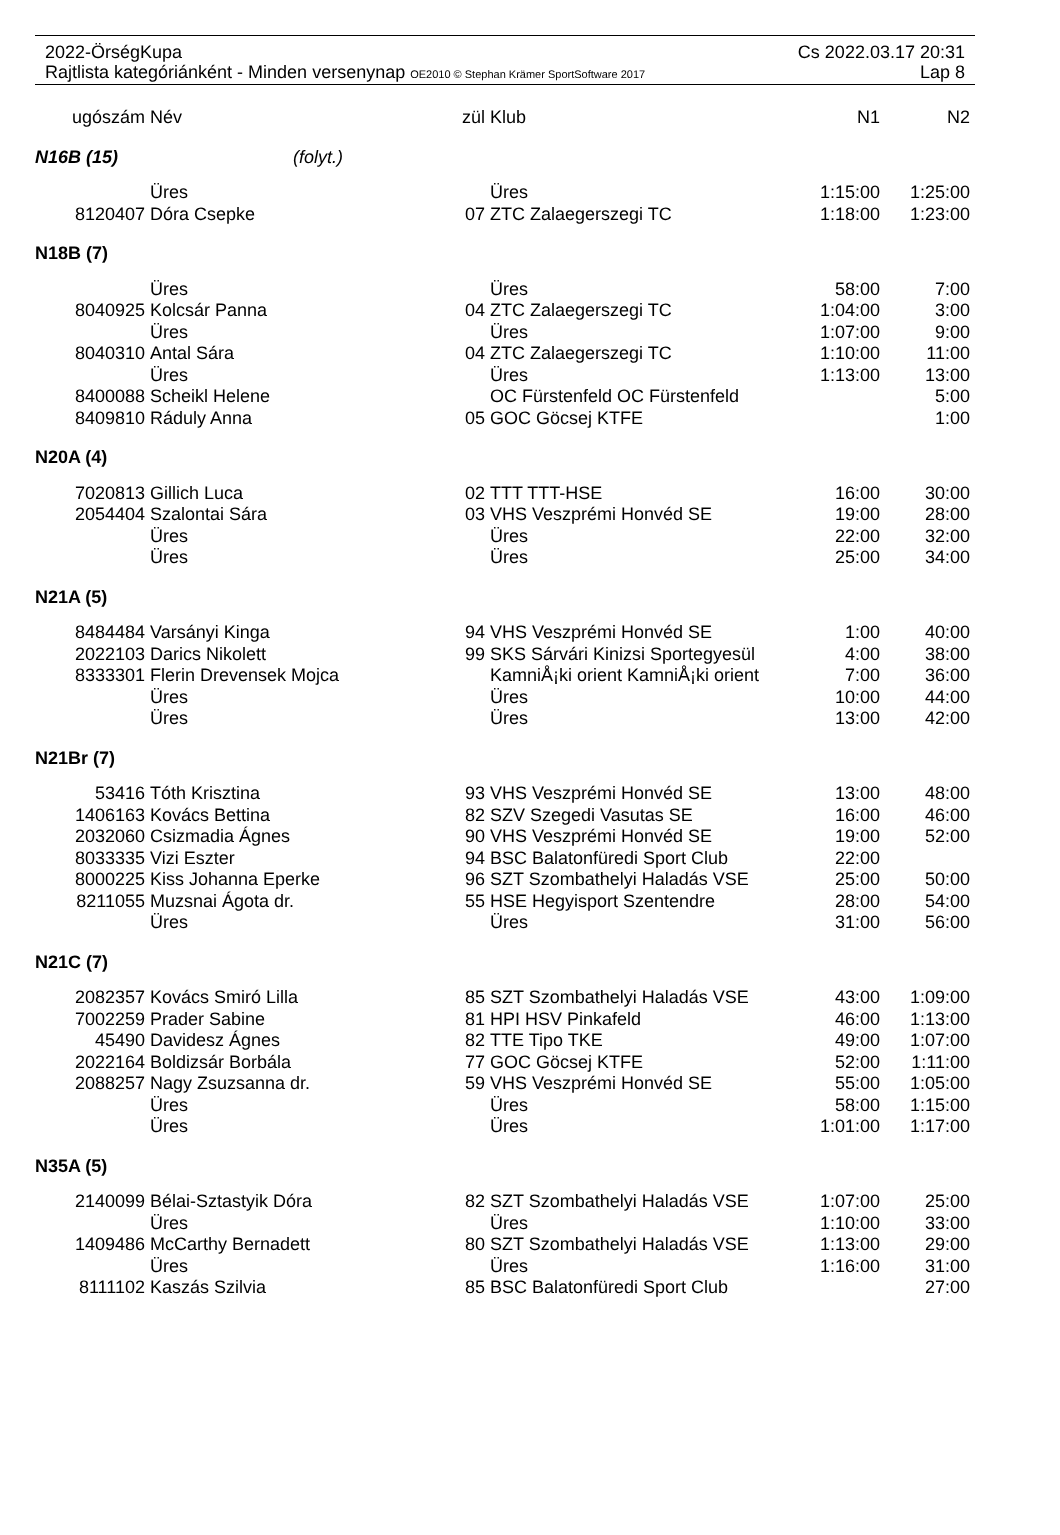2022-ÖrségKupa Cs 2022.03.17 20:31
Rajtlista kategóriánként - Minden versenynap OE2010 © Stephan Krämer SportSoftware 2017 Lap 8
| ugószám | Név | zül | Klub | N1 | N2 |
| --- | --- | --- | --- | --- | --- |
| N16B (15) (folyt.) | | | | | |
| | Üres | | Üres | 1:15:00 | 1:25:00 |
| 8120407 | Dóra Csepke | 07 | ZTC Zalaegerszegi TC | 1:18:00 | 1:23:00 |
| N18B (7) | | | | | |
| | Üres | | Üres | 58:00 | 7:00 |
| 8040925 | Kolcsár Panna | 04 | ZTC Zalaegerszegi TC | 1:04:00 | 3:00 |
| | Üres | | Üres | 1:07:00 | 9:00 |
| 8040310 | Antal Sára | 04 | ZTC Zalaegerszegi TC | 1:10:00 | 11:00 |
| | Üres | | Üres | 1:13:00 | 13:00 |
| 8400088 | Scheikl Helene | | OC Fürstenfeld OC Fürstenfeld | | 5:00 |
| 8409810 | Ráduly Anna | 05 | GOC Göcsej KTFE | | 1:00 |
| N20A (4) | | | | | |
| 7020813 | Gillich Luca | 02 | TTT TTT-HSE | 16:00 | 30:00 |
| 2054404 | Szalontai Sára | 03 | VHS Veszprémi Honvéd SE | 19:00 | 28:00 |
| | Üres | | Üres | 22:00 | 32:00 |
| | Üres | | Üres | 25:00 | 34:00 |
| N21A (5) | | | | | |
| 8484484 | Varsányi Kinga | 94 | VHS Veszprémi Honvéd SE | 1:00 | 40:00 |
| 2022103 | Darics Nikolett | 99 | SKS Sárvári Kinizsi Sportegyesül | 4:00 | 38:00 |
| 8333301 | Flerin Drevensek Mojca | | KamniÅ¡ki orient KamniÅ¡ki orient | 7:00 | 36:00 |
| | Üres | | Üres | 10:00 | 44:00 |
| | Üres | | Üres | 13:00 | 42:00 |
| N21Br (7) | | | | | |
| 53416 | Tóth Krisztina | 93 | VHS Veszprémi Honvéd SE | 13:00 | 48:00 |
| 1406163 | Kovács Bettina | 82 | SZV Szegedi Vasutas SE | 16:00 | 46:00 |
| 2032060 | Csizmadia Ágnes | 90 | VHS Veszprémi Honvéd SE | 19:00 | 52:00 |
| 8033335 | Vizi Eszter | 94 | BSC Balatonfüredi Sport Club | 22:00 | |
| 8000225 | Kiss Johanna Eperke | 96 | SZT Szombathelyi Haladás VSE | 25:00 | 50:00 |
| 8211055 | Muzsnai Ágota dr. | 55 | HSE Hegyisport Szentendre | 28:00 | 54:00 |
| | Üres | | Üres | 31:00 | 56:00 |
| N21C (7) | | | | | |
| 2082357 | Kovács Smiró Lilla | 85 | SZT Szombathelyi Haladás VSE | 43:00 | 1:09:00 |
| 7002259 | Prader Sabine | 81 | HPI HSV Pinkafeld | 46:00 | 1:13:00 |
| 45490 | Davidesz Ágnes | 82 | TTE Tipo TKE | 49:00 | 1:07:00 |
| 2022164 | Boldizsár Borbála | 77 | GOC Göcsej KTFE | 52:00 | 1:11:00 |
| 2088257 | Nagy Zsuzsanna dr. | 59 | VHS Veszprémi Honvéd SE | 55:00 | 1:05:00 |
| | Üres | | Üres | 58:00 | 1:15:00 |
| | Üres | | Üres | 1:01:00 | 1:17:00 |
| N35A (5) | | | | | |
| 2140099 | Bélai-Sztastyik Dóra | 82 | SZT Szombathelyi Haladás VSE | 1:07:00 | 25:00 |
| | Üres | | Üres | 1:10:00 | 33:00 |
| 1409486 | McCarthy Bernadett | 80 | SZT Szombathelyi Haladás VSE | 1:13:00 | 29:00 |
| | Üres | | Üres | 1:16:00 | 31:00 |
| 8111102 | Kaszás Szilvia | 85 | BSC Balatonfüredi Sport Club | | 27:00 |